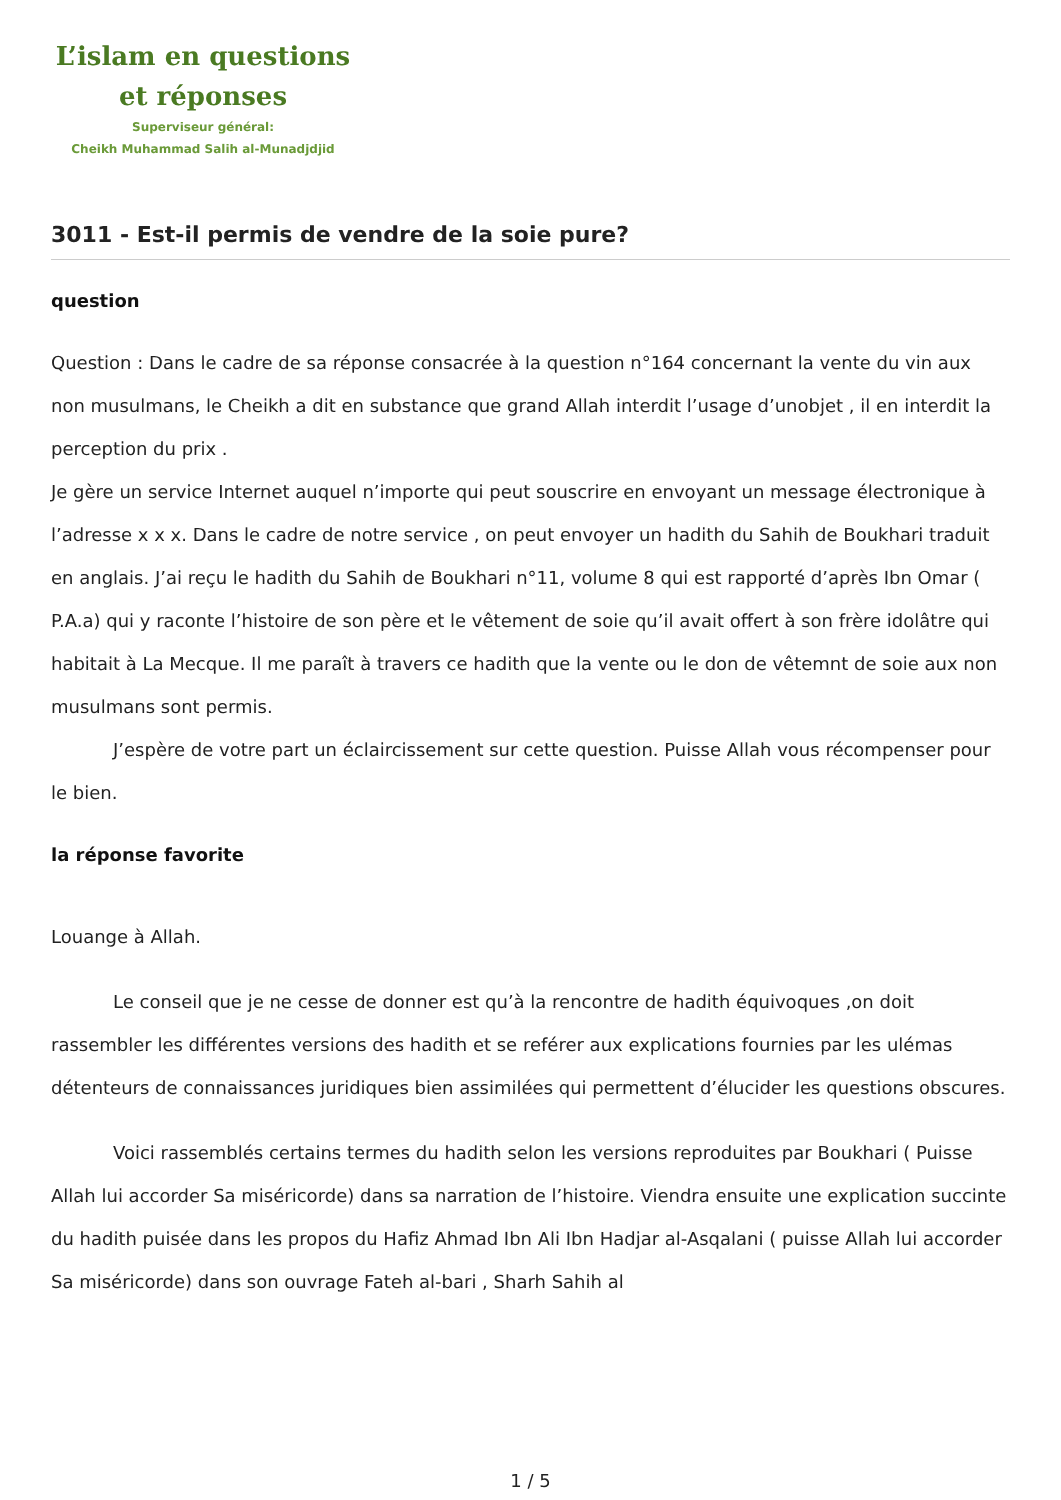L’islam en questions
et réponses
Superviseur général:
Cheikh Muhammad Salih al-Munadjdjid
3011 - Est-il permis de vendre de la soie pure?
question
Question : Dans le cadre de sa réponse consacrée à la question n°164 concernant la vente du vin aux non musulmans, le Cheikh a dit en substance que grand Allah interdit l’usage d’unobjet , il en interdit la perception du prix .
Je gère un service Internet auquel n’importe qui peut souscrire en envoyant un message électronique à l’adresse x x x. Dans le cadre de notre service , on peut envoyer un hadith du Sahih de Boukhari traduit en anglais. J’ai reçu le hadith du Sahih de Boukhari n°11, volume 8 qui est rapporté d’après Ibn Omar ( P.A.a) qui y raconte l’histoire de son père et le vêtement de soie qu’il avait offert à son frère idolâtre qui habitait à La Mecque. Il me paraît à travers ce hadith que la vente ou le don de vêtemnt de soie aux non musulmans sont permis.
J’espère de votre part un éclaircissement sur cette question. Puisse Allah vous récompenser pour le bien.
la réponse favorite
Louange à Allah.
Le conseil que je ne cesse de donner est qu’à la rencontre de hadith équivoques ,on doit rassembler les différentes versions des hadith et se reférer aux explications fournies par les ulémas détenteurs de connaissances juridiques bien assimilées qui permettent d’élucider les questions obscures.
Voici rassemblés certains termes du hadith selon les versions reproduites par Boukhari ( Puisse Allah lui accorder Sa miséricorde) dans sa narration de l’histoire. Viendra ensuite une explication succinte du hadith puisée dans les propos du Hafiz Ahmad Ibn Ali Ibn Hadjar al-Asqalani ( puisse Allah lui accorder Sa miséricorde) dans son ouvrage Fateh al-bari , Sharh Sahih al
1 / 5